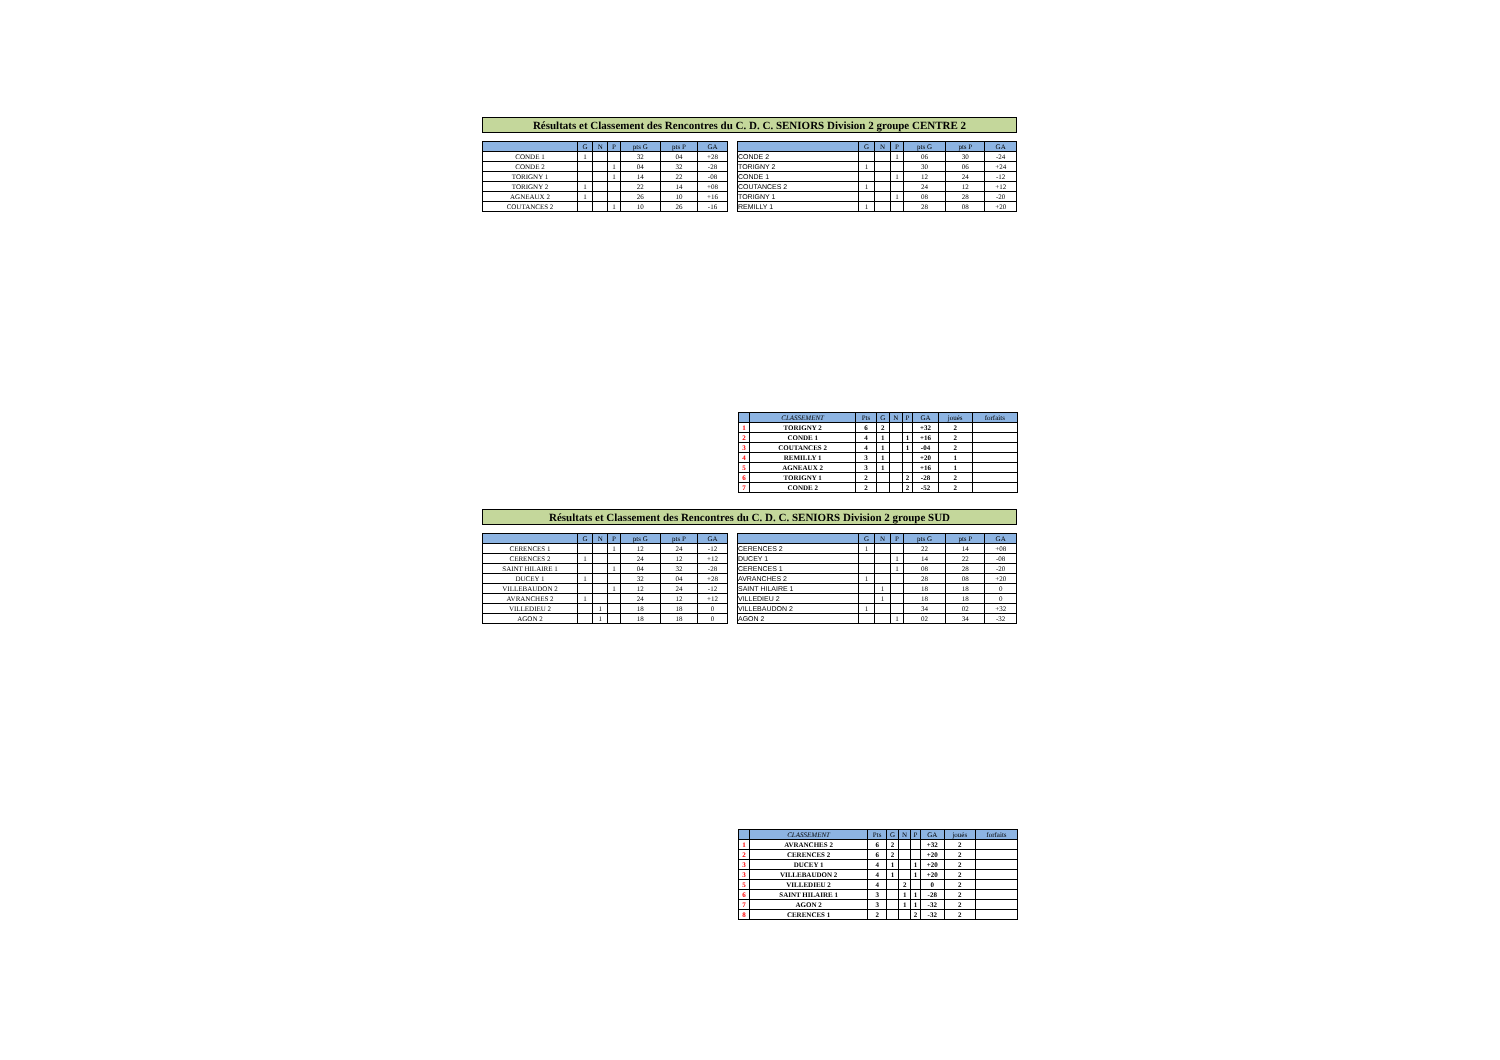Résultats et Classement des Rencontres du C. D. C. SENIORS Division 2 groupe CENTRE 2
| | G | N | P | pts G | pts P | GA |
| --- | --- | --- | --- | --- | --- | --- |
| CONDE 1 | 1 | | | 32 | 04 | +28 |
| CONDE 2 | | | 1 | 04 | 32 | -28 |
| TORIGNY 1 | | | 1 | 14 | 22 | -08 |
| TORIGNY 2 | 1 | | | 22 | 14 | +08 |
| AGNEAUX 2 | 1 | | | 26 | 10 | +16 |
| COUTANCES 2 | | | 1 | 10 | 26 | -16 |
| | G | N | P | pts G | pts P | GA |
| --- | --- | --- | --- | --- | --- | --- |
| CONDE 2 | | | 1 | 06 | 30 | -24 |
| TORIGNY 2 | 1 | | | 30 | 06 | +24 |
| CONDE 1 | | | 1 | 12 | 24 | -12 |
| COUTANCES 2 | 1 | | | 24 | 12 | +12 |
| TORIGNY 1 | | | 1 | 08 | 28 | -20 |
| REMILLY 1 | 1 | | | 28 | 08 | +20 |
| | CLASSEMENT | Pts | G | N | P | GA | joués | forfaits |
| --- | --- | --- | --- | --- | --- | --- | --- | --- |
| 1 | TORIGNY 2 | 6 | 2 | | | +32 | 2 | |
| 2 | CONDE 1 | 4 | 1 | | 1 | +16 | 2 | |
| 3 | COUTANCES 2 | 4 | 1 | | 1 | -04 | 2 | |
| 4 | REMILLY 1 | 3 | 1 | | | +20 | 1 | |
| 5 | AGNEAUX 2 | 3 | 1 | | | +16 | 1 | |
| 6 | TORIGNY 1 | 2 | | | 2 | -28 | 2 | |
| 7 | CONDE 2 | 2 | | | 2 | -52 | 2 | |
Résultats et Classement des Rencontres du C. D. C. SENIORS Division 2 groupe SUD
| | G | N | P | pts G | pts P | GA |
| --- | --- | --- | --- | --- | --- | --- |
| CERENCES 1 | | | 1 | 12 | 24 | -12 |
| CERENCES 2 | 1 | | | 24 | 12 | +12 |
| SAINT HILAIRE 1 | | | 1 | 04 | 32 | -28 |
| DUCEY 1 | 1 | | | 32 | 04 | +28 |
| VILLEBAUDON 2 | | | 1 | 12 | 24 | -12 |
| AVRANCHES 2 | 1 | | | 24 | 12 | +12 |
| VILLEDIEU 2 | | 1 | | 18 | 18 | 0 |
| AGON 2 | | 1 | | 18 | 18 | 0 |
| | G | N | P | pts G | pts P | GA |
| --- | --- | --- | --- | --- | --- | --- |
| CERENCES 2 | 1 | | | 22 | 14 | +08 |
| DUCEY 1 | | | 1 | 14 | 22 | -08 |
| CERENCES 1 | | | 1 | 08 | 28 | -20 |
| AVRANCHES 2 | 1 | | | 28 | 08 | +20 |
| SAINT HILAIRE 1 | | 1 | | 18 | 18 | 0 |
| VILLEDIEU 2 | | 1 | | 18 | 18 | 0 |
| VILLEBAUDON 2 | 1 | | | 34 | 02 | +32 |
| AGON 2 | | | 1 | 02 | 34 | -32 |
| | CLASSEMENT | Pts | G | N | P | GA | joués | forfaits |
| --- | --- | --- | --- | --- | --- | --- | --- | --- |
| 1 | AVRANCHES 2 | 6 | 2 | | | +32 | 2 | |
| 2 | CERENCES 2 | 6 | 2 | | | +20 | 2 | |
| 3 | DUCEY 1 | 4 | 1 | | 1 | +20 | 2 | |
| 3 | VILLEBAUDON 2 | 4 | 1 | | 1 | +20 | 2 | |
| 5 | VILLEDIEU 2 | 4 | | 2 | | 0 | 2 | |
| 6 | SAINT HILAIRE 1 | 3 | | 1 | 1 | -28 | 2 | |
| 7 | AGON 2 | 3 | | 1 | 1 | -32 | 2 | |
| 8 | CERENCES 1 | 2 | | | 2 | -32 | 2 | |